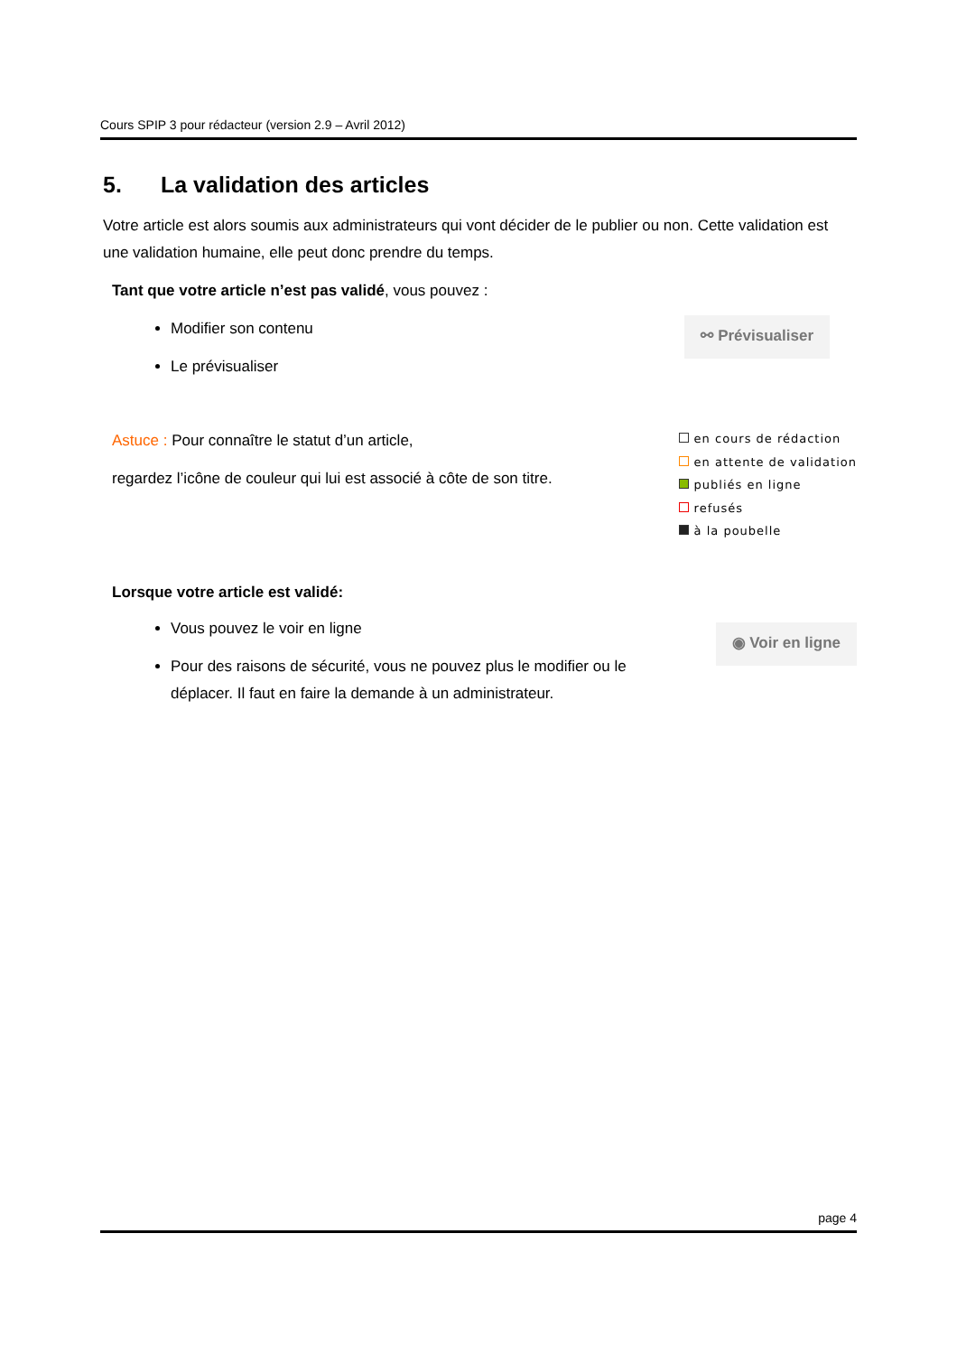Cours SPIP 3 pour rédacteur (version 2.9 – Avril 2012)
5. La validation des articles
Votre article est alors soumis aux administrateurs qui vont décider de le publier ou non. Cette validation est une validation humaine, elle peut donc prendre du temps.
Tant que votre article n’est pas validé, vous pouvez :
Modifier son contenu
Le prévisualiser
⚯ Prévisualiser
Astuce : Pour connaître le statut d’un article,
regardez l’icône de couleur qui lui est associé à côte de son titre.
en cours de rédaction
en attente de validation
publiés en ligne
refusés
à la poubelle
Lorsque votre article est validé:
Vous pouvez le voir en ligne
Pour des raisons de sécurité, vous ne pouvez plus le modifier ou le déplacer. Il faut en faire la demande à un administrateur.
◉ Voir en ligne
page 4